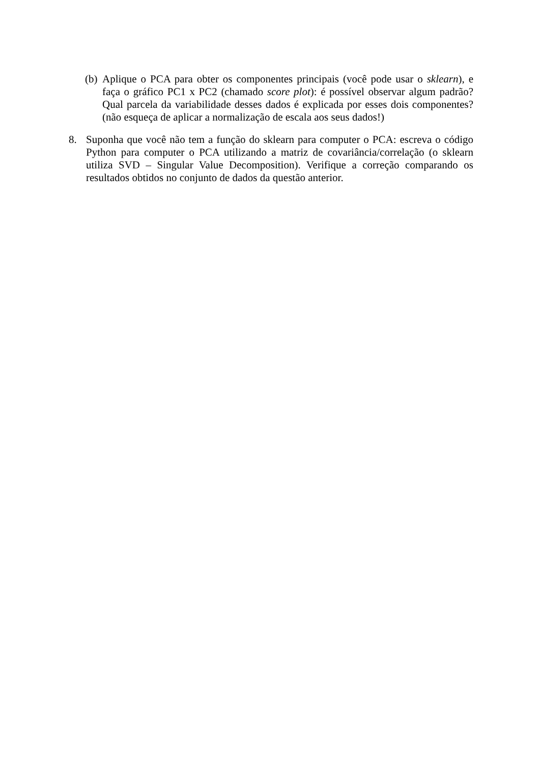(b)
Aplique o PCA para obter os componentes principais (você pode usar o sklearn), e faça o gráfico PC1 x PC2 (chamado score plot): é possível observar algum padrão? Qual parcela da variabilidade desses dados é explicada por esses dois componentes? (não esqueça de aplicar a normalização de escala aos seus dados!)
8. Suponha que você não tem a função do sklearn para computer o PCA: escreva o código Python para computer o PCA utilizando a matriz de covariância/correlação (o sklearn utiliza SVD – Singular Value Decomposition). Verifique a correção comparando os resultados obtidos no conjunto de dados da questão anterior.